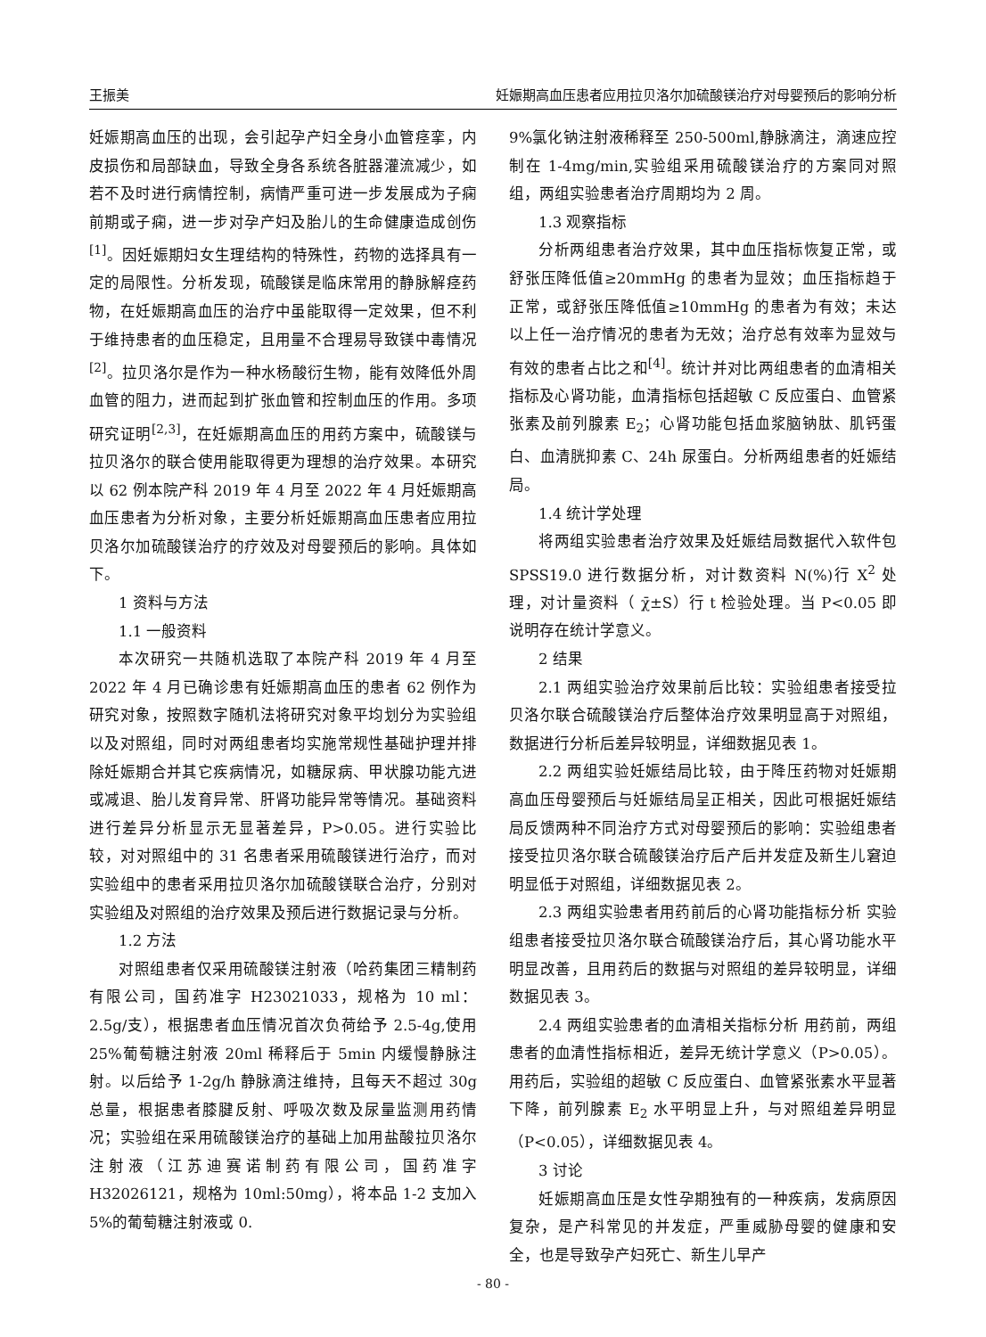王振美 妊娠期高血压患者应用拉贝洛尔加硫酸镁治疗对母婴预后的影响分析
妊娠期高血压的出现，会引起孕产妇全身小血管痉挛，内皮损伤和局部缺血，导致全身各系统各脏器灌流减少，如若不及时进行病情控制，病情严重可进一步发展成为子痫前期或子痫，进一步对孕产妇及胎儿的生命健康造成创伤<sup>[1]</sup>。因妊娠期妇女生理结构的特殊性，药物的选择具有一定的局限性。分析发现，硫酸镁是临床常用的静脉解痉药物，在妊娠期高血压的治疗中虽能取得一定效果，但不利于维持患者的血压稳定，且用量不合理易导致镁中毒情况<sup>[2]</sup>。拉贝洛尔是作为一种水杨酸衍生物，能有效降低外周血管的阻力，进而起到扩张血管和控制血压的作用。多项研究证明<sup>[2,3]</sup>，在妊娠期高血压的用药方案中，硫酸镁与拉贝洛尔的联合使用能取得更为理想的治疗效果。本研究以 62 例本院产科 2019 年 4 月至 2022 年 4 月妊娠期高血压患者为分析对象，主要分析妊娠期高血压患者应用拉贝洛尔加硫酸镁治疗的疗效及对母婴预后的影响。具体如下。
1 资料与方法
1.1 一般资料
本次研究一共随机选取了本院产科 2019 年 4 月至 2022 年 4 月已确诊患有妊娠期高血压的患者 62 例作为研究对象，按照数字随机法将研究对象平均划分为实验组以及对照组，同时对两组患者均实施常规性基础护理并排除妊娠期合并其它疾病情况，如糖尿病、甲状腺功能亢进或减退、胎儿发育异常、肝肾功能异常等情况。基础资料进行差异分析显示无显著差异，P>0.05。进行实验比较，对对照组中的 31 名患者采用硫酸镁进行治疗，而对实验组中的患者采用拉贝洛尔加硫酸镁联合治疗，分别对实验组及对照组的治疗效果及预后进行数据记录与分析。
1.2 方法
对照组患者仅采用硫酸镁注射液（哈药集团三精制药有限公司，国药准字 H23021033，规格为 10 ml：2.5g/支），根据患者血压情况首次负荷给予 2.5-4g,使用 25%葡萄糖注射液 20ml 稀释后于 5min 内缓慢静脉注射。以后给予 1-2g/h 静脉滴注维持，且每天不超过 30g 总量，根据患者膝腱反射、呼吸次数及尿量监测用药情况；实验组在采用硫酸镁治疗的基础上加用盐酸拉贝洛尔注射液（江苏迪赛诺制药有限公司，国药准字 H32026121，规格为 10ml:50mg），将本品 1-2 支加入 5%的葡萄糖注射液或 0.
9%氯化钠注射液稀释至 250-500ml,静脉滴注，滴速应控制在 1-4mg/min,实验组采用硫酸镁治疗的方案同对照组，两组实验患者治疗周期均为 2 周。
1.3 观察指标
分析两组患者治疗效果，其中血压指标恢复正常，或舒张压降低值≥20mmHg 的患者为显效；血压指标趋于正常，或舒张压降低值≥10mmHg 的患者为有效；未达以上任一治疗情况的患者为无效；治疗总有效率为显效与有效的患者占比之和<sup>[4]</sup>。统计并对比两组患者的血清相关指标及心肾功能，血清指标包括超敏 C 反应蛋白、血管紧张素及前列腺素 E<sub>2</sub>；心肾功能包括血浆脑钠肽、肌钙蛋白、血清胱抑素 C、24h 尿蛋白。分析两组患者的妊娠结局。
1.4 统计学处理
将两组实验患者治疗效果及妊娠结局数据代入软件包 SPSS19.0 进行数据分析，对计数资料 N(%)行 X<sup>2</sup> 处理，对计量资料（ χ̄±S）行 t 检验处理。当 P<0.05 即说明存在统计学意义。
2 结果
2.1 两组实验治疗效果前后比较：实验组患者接受拉贝洛尔联合硫酸镁治疗后整体治疗效果明显高于对照组，数据进行分析后差异较明显，详细数据见表 1。
2.2 两组实验妊娠结局比较，由于降压药物对妊娠期高血压母婴预后与妊娠结局呈正相关，因此可根据妊娠结局反馈两种不同治疗方式对母婴预后的影响：实验组患者接受拉贝洛尔联合硫酸镁治疗后产后并发症及新生儿窘迫明显低于对照组，详细数据见表 2。
2.3 两组实验患者用药前后的心肾功能指标分析 实验组患者接受拉贝洛尔联合硫酸镁治疗后，其心肾功能水平明显改善，且用药后的数据与对照组的差异较明显，详细数据见表 3。
2.4 两组实验患者的血清相关指标分析 用药前，两组患者的血清性指标相近，差异无统计学意义（P>0.05）。用药后，实验组的超敏 C 反应蛋白、血管紧张素水平显著下降，前列腺素 E<sub>2</sub> 水平明显上升，与对照组差异明显（P<0.05），详细数据见表 4。
3 讨论
妊娠期高血压是女性孕期独有的一种疾病，发病原因复杂，是产科常见的并发症，严重威胁母婴的健康和安全，也是导致孕产妇死亡、新生儿早产
- 80 -